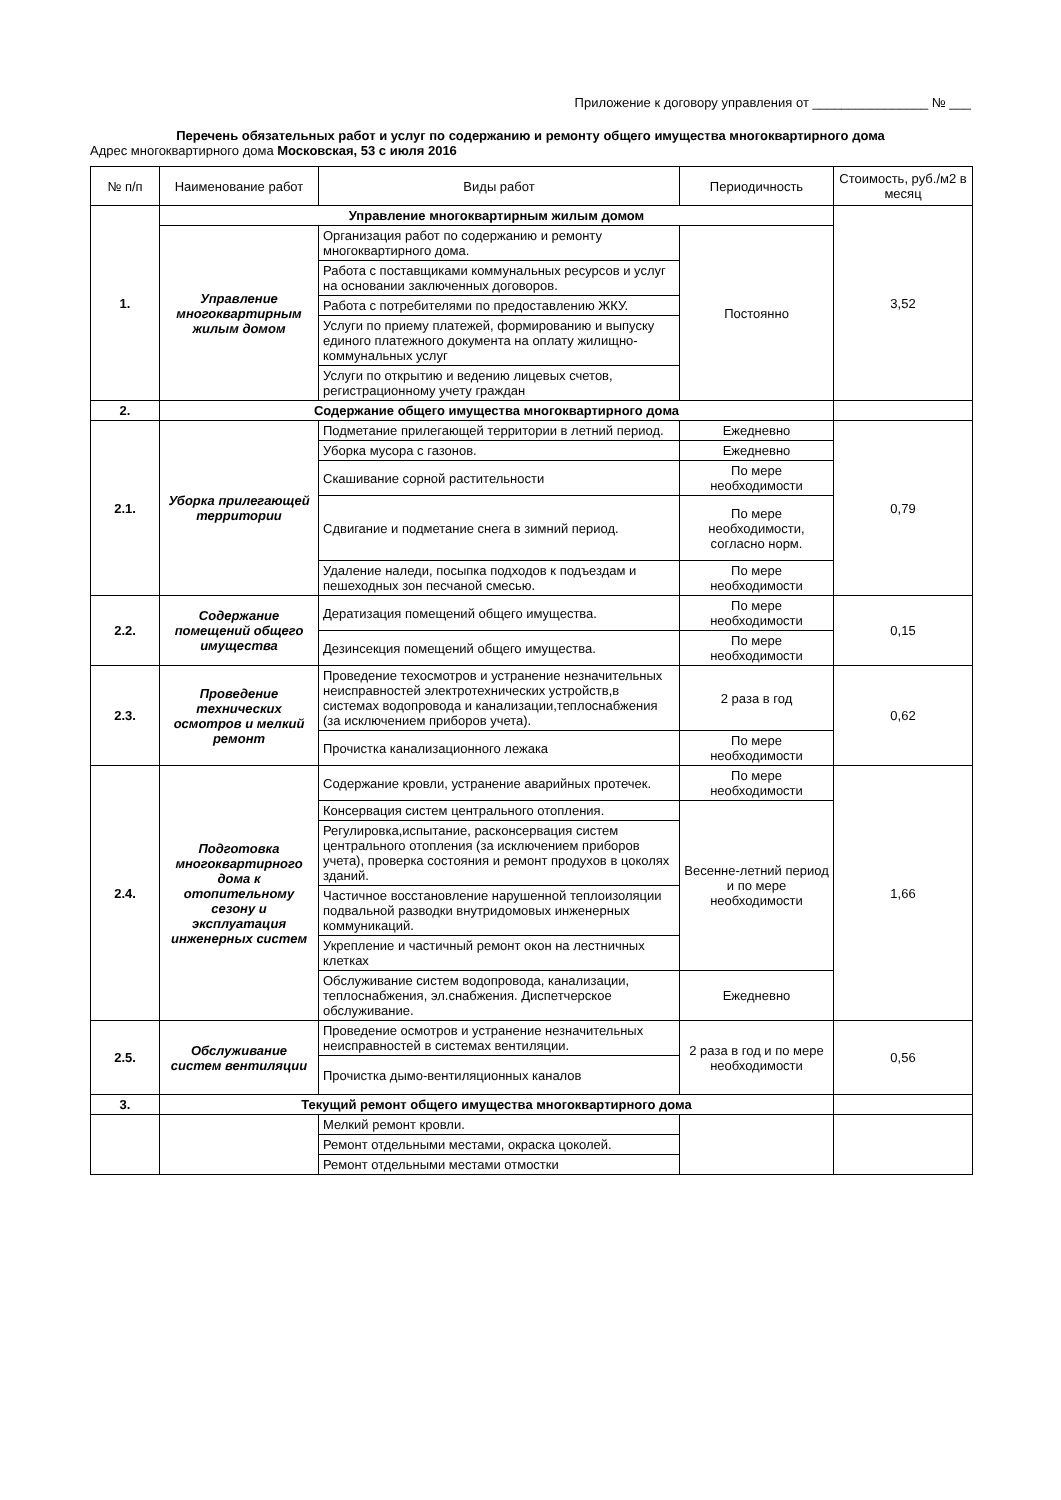Приложение к договору управления от ________________ № ___
Перечень обязательных работ и услуг по содержанию и ремонту общего имущества многоквартирного дома
Адрес многоквартирного дома Московская, 53 с июля 2016
| № п/п | Наименование работ | Виды работ | Периодичность | Стоимость, руб./м2 в месяц |
| --- | --- | --- | --- | --- |
| 1. | Управление многоквартирным жилым домом | | | 3,52 |
| | Управление многоквартирным жилым домом | Организация работ по содержанию и ремонту многоквартирного дома. | Постоянно | |
| | | Работа с поставщиками коммунальных ресурсов и услуг на основании заключенных договоров. | | |
| | | Работа с потребителями по предоставлению ЖКУ. | | |
| | | Услуги по приему платежей, формированию и выпуску единого платежного документа на оплату жилищно-коммунальных услуг | | |
| | | Услуги по открытию и ведению лицевых счетов, регистрационному учету граждан | | |
| 2. | Содержание общего имущества многоквартирного дома | | | |
| 2.1. | Уборка прилегающей территории | Подметание прилегающей территории в летний период. | Ежедневно | 0,79 |
| | | Уборка мусора с газонов. | Ежедневно | |
| | | Скашивание сорной растительности | По мере необходимости | |
| | | Сдвигание и подметание снега в зимний период. | По мере необходимости, согласно норм. | |
| | | Удаление наледи, посыпка подходов к подъездам и пешеходных зон песчаной смесью. | По мере необходимости | |
| 2.2. | Содержание помещений общего имущества | Дератизация помещений общего имущества. | По мере необходимости | 0,15 |
| | | Дезинсекция помещений общего имущества. | По мере необходимости | |
| 2.3. | Проведение технических осмотров и мелкий ремонт | Проведение техосмотров и устранение незначительных неисправностей электротехнических устройств,в системах водопровода и канализации,теплоснабжения (за исключением приборов учета). | 2 раза в год | 0,62 |
| | | Прочистка канализационного лежака | По мере необходимости | |
| 2.4. | Подготовка многоквартирного дома к отопительному сезону и эксплуатация инженерных систем | Содержание кровли, устранение аварийных протечек. | По мере необходимости | 1,66 |
| | | Консервация систем центрального отопления. | Весенне-летний период и по мере необходимости | |
| | | Регулировка,испытание, расконсервация систем центрального отопления (за исключением приборов учета), проверка состояния и ремонт продухов в цоколях зданий. | | |
| | | Частичное восстановление нарушенной теплоизоляции подвальной разводки внутридомовых инженерных коммуникаций. | | |
| | | Укрепление и частичный ремонт окон на лестничных клетках | | |
| | | Обслуживание систем водопровода, канализации, теплоснабжения, эл.снабжения. Диспетчерское обслуживание. | Ежедневно | |
| 2.5. | Обслуживание систем вентиляции | Проведение осмотров и устранение незначительных неисправностей в системах вентиляции. | 2 раза в год и по мере необходимости | 0,56 |
| | | Прочистка дымо-вентиляционных каналов | | |
| 3. | Текущий ремонт общего имущества многоквартирного дома | | | |
| | | Мелкий ремонт кровли. | | |
| | | Ремонт отдельными местами, окраска цоколей. | | |
| | | Ремонт отдельными местами отмостки | | |